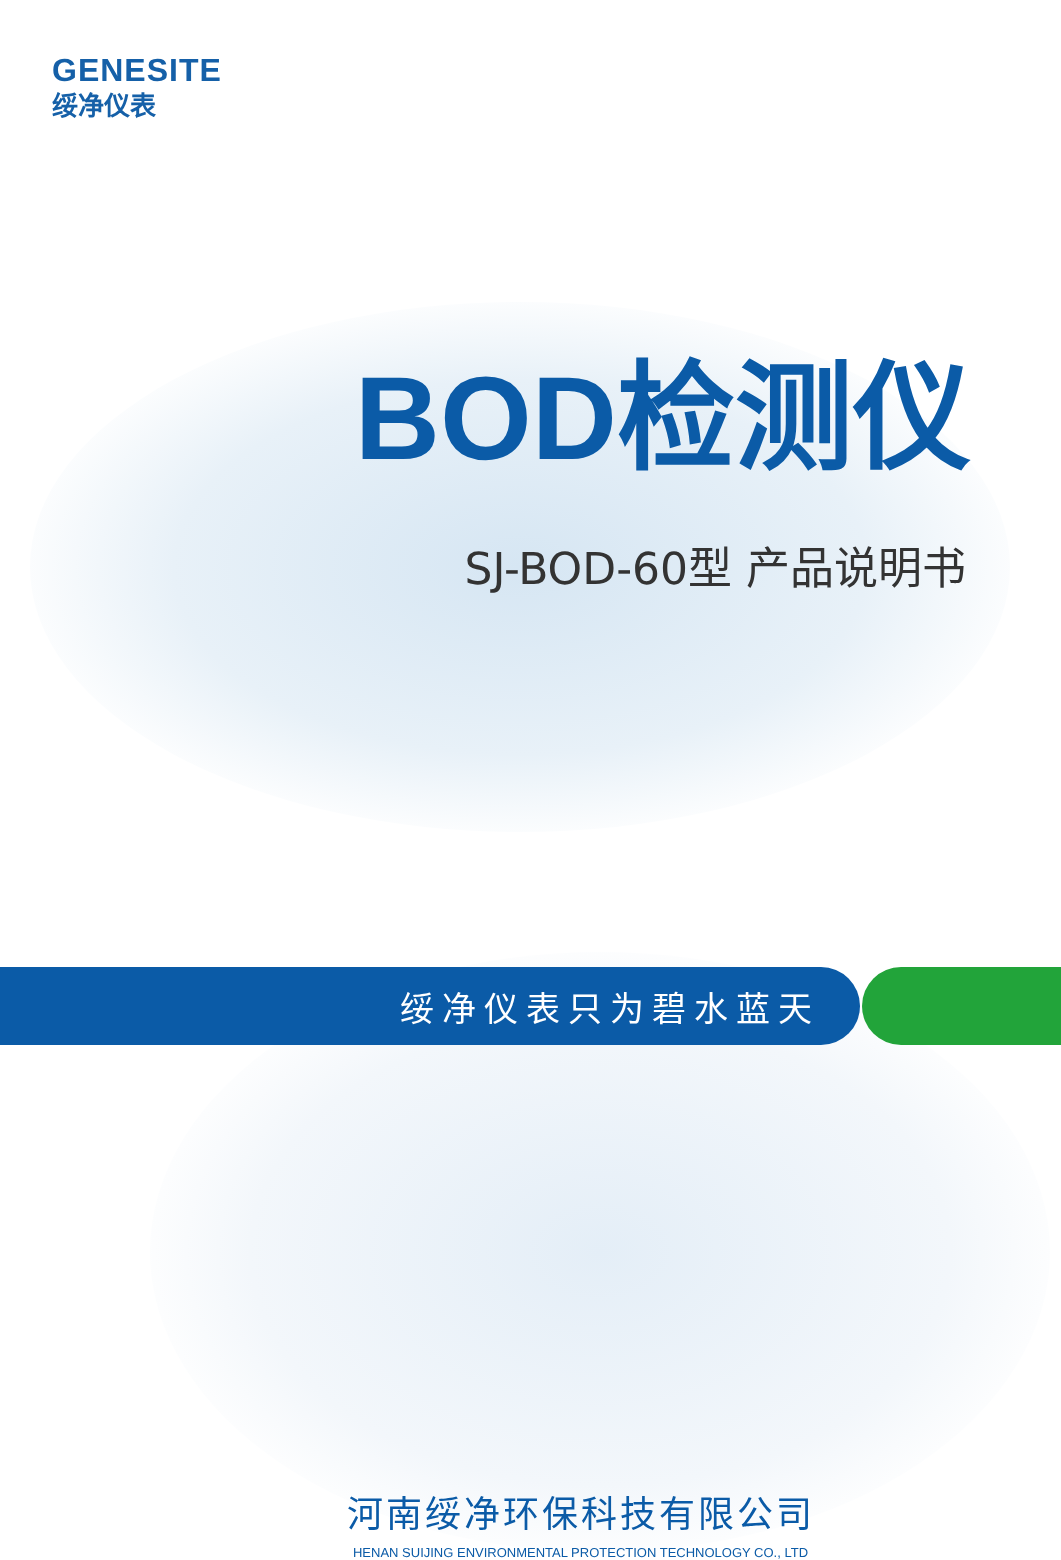GENESITE
绥净仪表
BOD检测仪
SJ-BOD-60型 产品说明书
绥净仪表只为碧水蓝天
河南绥净环保科技有限公司
HENAN SUIJING ENVIRONMENTAL PROTECTION TECHNOLOGY CO., LTD